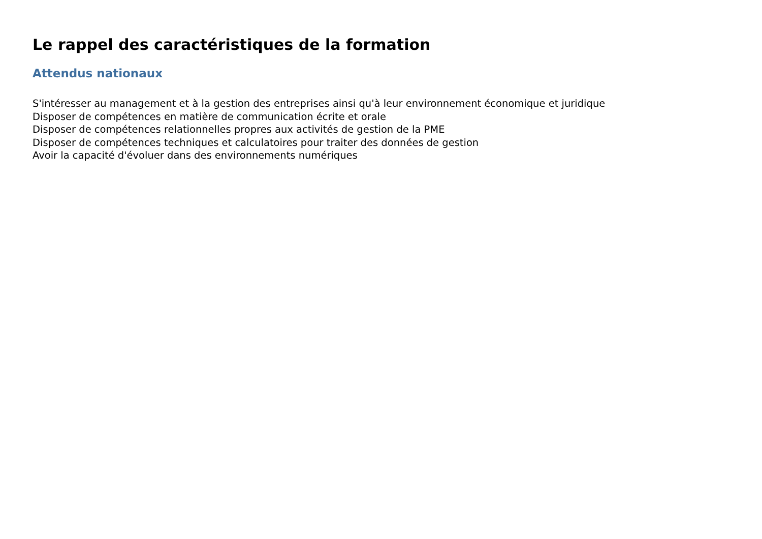Le rappel des caractéristiques de la formation
Attendus nationaux
S'intéresser au management et à la gestion des entreprises ainsi qu'à leur environnement économique et juridique
Disposer de compétences en matière de communication écrite et orale
Disposer de compétences relationnelles propres aux activités de gestion de la PME
Disposer de compétences techniques et calculatoires pour traiter des données de gestion
Avoir la capacité d'évoluer dans des environnements numériques